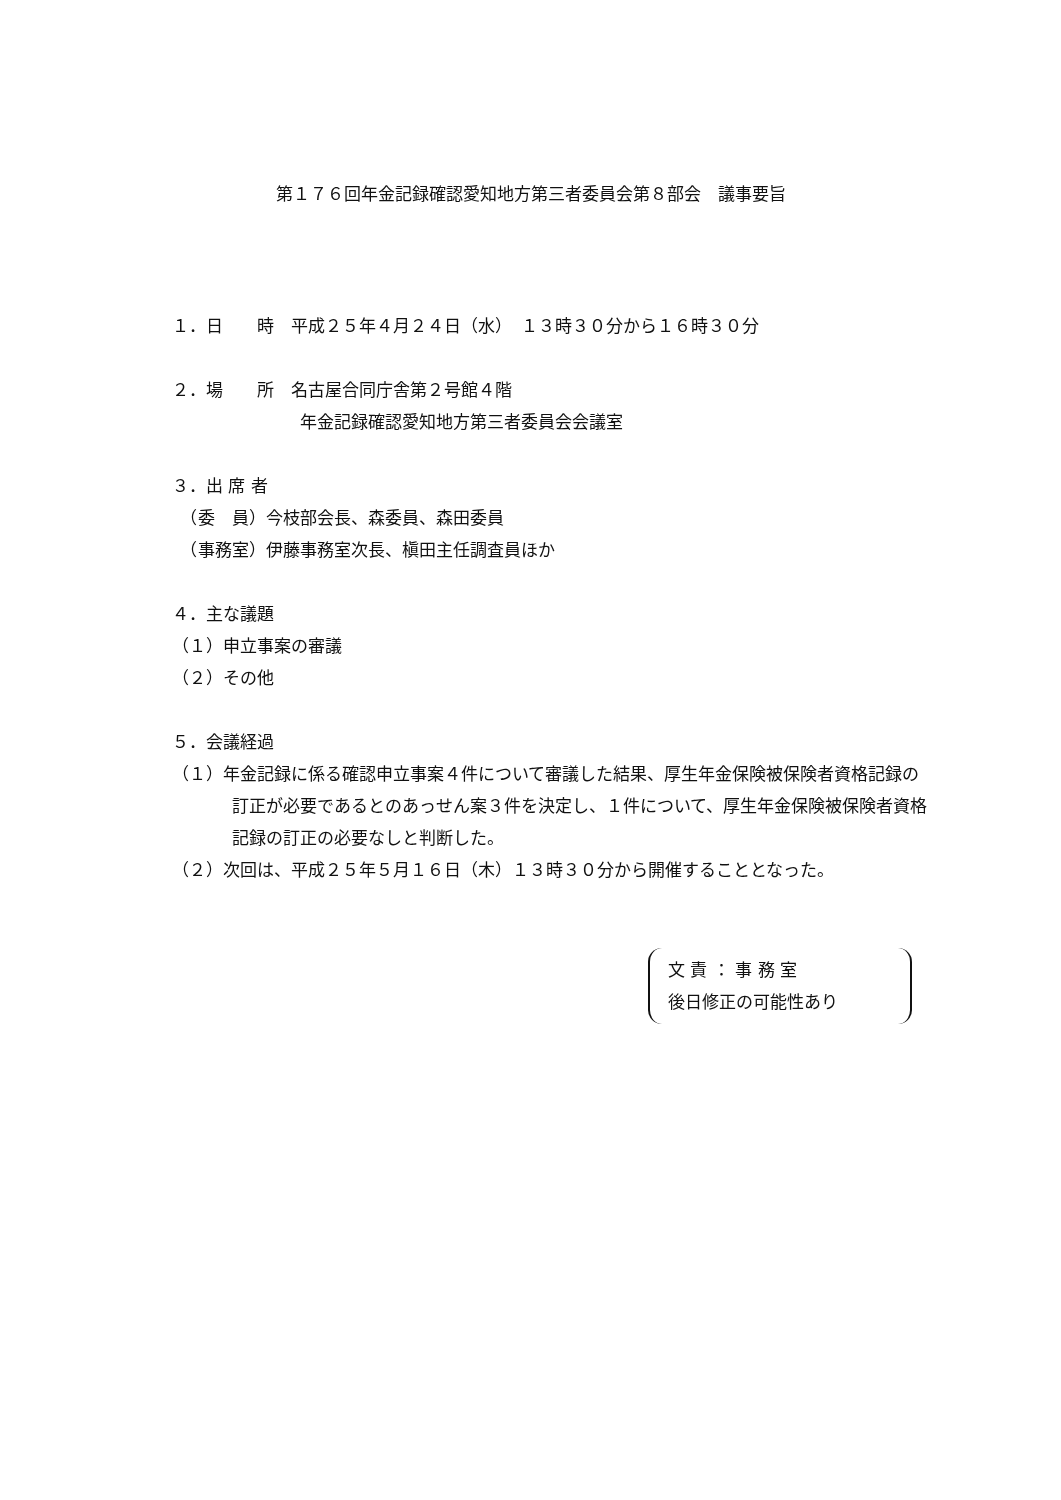第１７６回年金記録確認愛知地方第三者委員会第８部会　議事要旨
１．日　　時　平成２５年４月２４日（水）　１３時３０分から１６時３０分
２．場　　所　名古屋合同庁舎第２号館４階
年金記録確認愛知地方第三者委員会会議室
３．出 席 者
　（委　員）今枝部会長、森委員、森田委員
　（事務室）伊藤事務室次長、槇田主任調査員ほか
４．主な議題
（１）申立事案の審議
（２）その他
５．会議経過
（１）年金記録に係る確認申立事案４件について審議した結果、厚生年金保険被保険者資格記録の訂正が必要であるとのあっせん案３件を決定し、１件について、厚生年金保険被保険者資格記録の訂正の必要なしと判断した。
（２）次回は、平成２５年５月１６日（木）１３時３０分から開催することとなった。
文 責 ： 事 務 室
後日修正の可能性あり